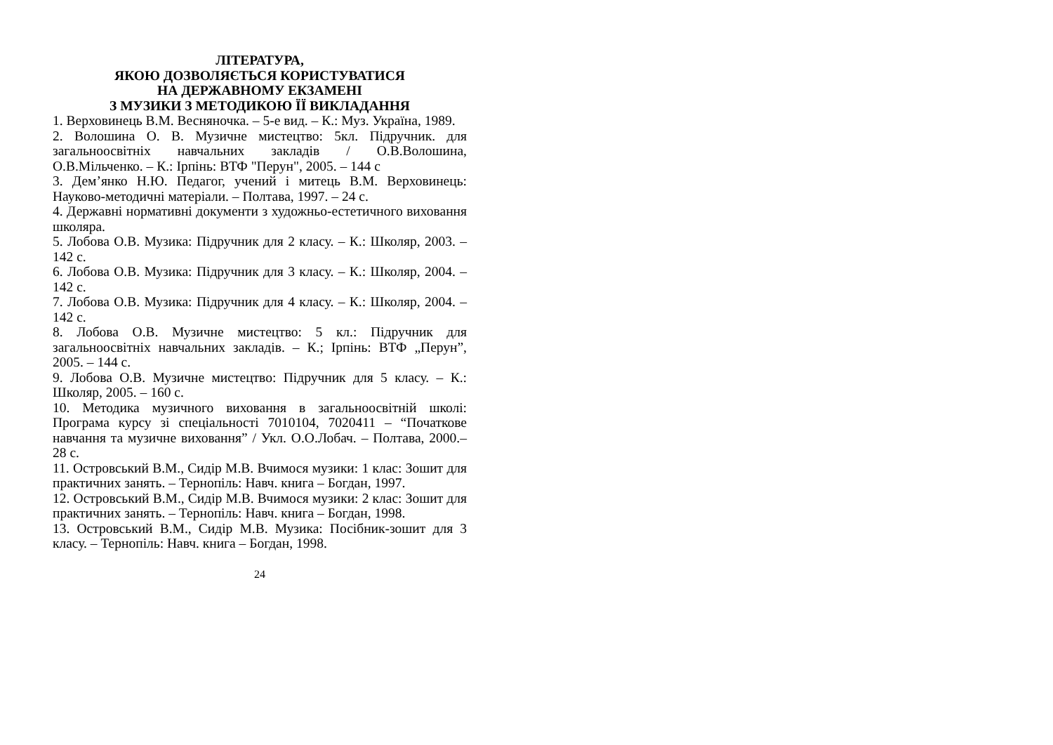ЛІТЕРАТУРА,
ЯКОЮ ДОЗВОЛЯЄТЬСЯ КОРИСТУВАТИСЯ
НА ДЕРЖАВНОМУ ЕКЗАМЕНІ
З МУЗИКИ З МЕТОДИКОЮ ЇЇ ВИКЛАДАННЯ
1. Верховинець В.М. Весняночка. – 5-е вид. – К.: Муз. Україна, 1989.
2. Волошина О. В. Музичне мистецтво: 5кл. Підручник. для загальноосвітніх навчальних закладів / О.В.Волошина, О.В.Мільченко. – К.: Ірпінь: ВТФ "Перун", 2005. – 144 с
3. Дем’янко Н.Ю. Педагог, учений і митець В.М. Верховинець: Науково-методичні матеріали. – Полтава, 1997. – 24 с.
4. Державні нормативні документи з художньо-естетичного виховання школяра.
5. Лобова О.В. Музика: Підручник для 2 класу. – К.: Школяр, 2003. – 142 с.
6. Лобова О.В. Музика: Підручник для 3 класу. – К.: Школяр, 2004. – 142 с.
7. Лобова О.В. Музика: Підручник для 4 класу. – К.: Школяр, 2004. – 142 с.
8. Лобова О.В. Музичне мистецтво: 5 кл.: Підручник для загальноосвітніх навчальних закладів. – К.; Ірпінь: ВТФ „Перун”, 2005. – 144 с.
9. Лобова О.В. Музичне мистецтво: Підручник для 5 класу. – К.: Школяр, 2005. – 160 с.
10. Методика музичного виховання в загальноосвітній школі: Програма курсу зі спеціальності 7010104, 7020411 – “Початкове навчання та музичне виховання” / Укл. О.О.Лобач. – Полтава, 2000.– 28 с.
11. Островський В.М., Сидір М.В. Вчимося музики: 1 клас: Зошит для практичних занять. – Тернопіль: Навч. книга – Богдан, 1997.
12. Островський В.М., Сидір М.В. Вчимося музики: 2 клас: Зошит для практичних занять. – Тернопіль: Навч. книга – Богдан, 1998.
13. Островський В.М., Сидір М.В. Музика: Посібник-зошит для 3 класу. – Тернопіль: Навч. книга – Богдан, 1998.
24